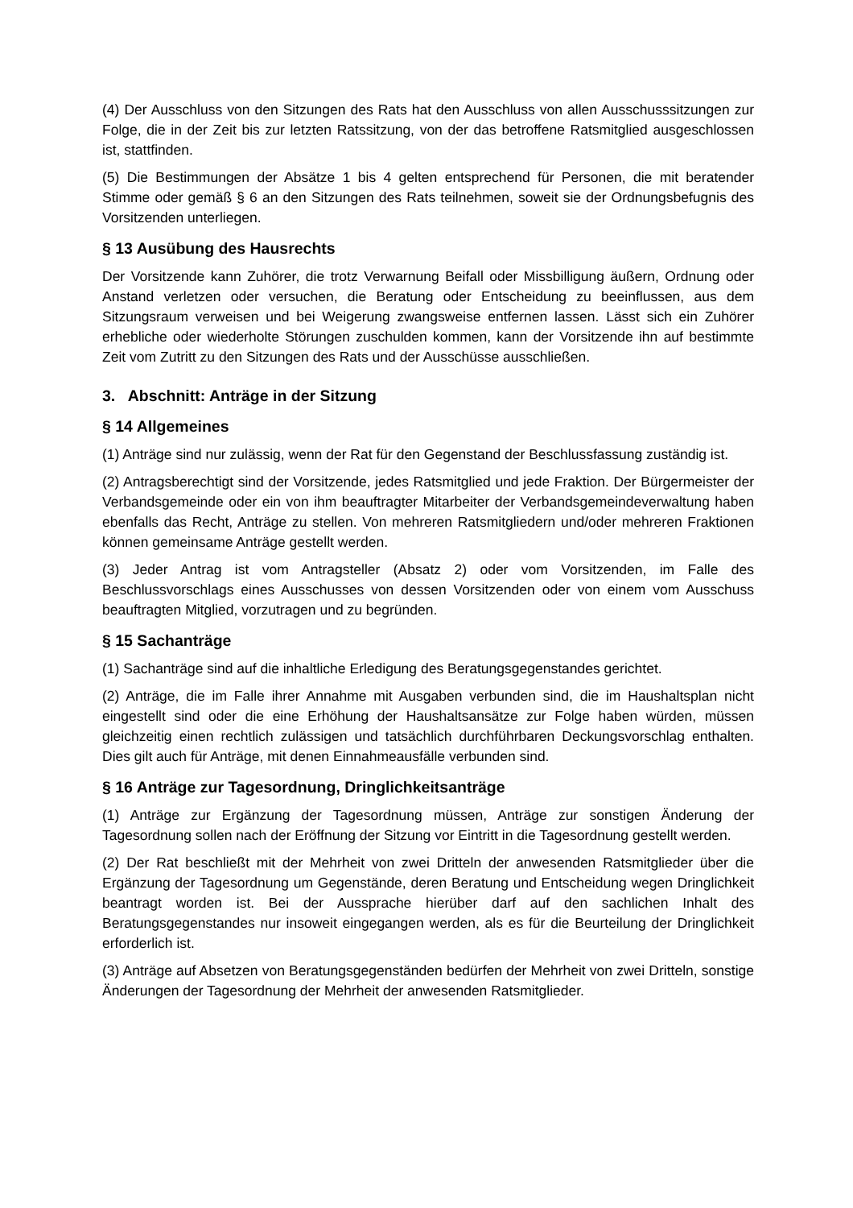(4) Der Ausschluss von den Sitzungen des Rats hat den Ausschluss von allen Ausschusssitzungen zur Folge, die in der Zeit bis zur letzten Ratssitzung, von der das betroffene Ratsmitglied ausgeschlossen ist, stattfinden.
(5) Die Bestimmungen der Absätze 1 bis 4 gelten entsprechend für Personen, die mit beratender Stimme oder gemäß § 6 an den Sitzungen des Rats teilnehmen, soweit sie der Ordnungsbefugnis des Vorsitzenden unterliegen.
§ 13 Ausübung des Hausrechts
Der Vorsitzende kann Zuhörer, die trotz Verwarnung Beifall oder Missbilligung äußern, Ordnung oder Anstand verletzen oder versuchen, die Beratung oder Entscheidung zu beeinflussen, aus dem Sitzungsraum verweisen und bei Weigerung zwangsweise entfernen lassen. Lässt sich ein Zuhörer erhebliche oder wiederholte Störungen zuschulden kommen, kann der Vorsitzende ihn auf bestimmte Zeit vom Zutritt zu den Sitzungen des Rats und der Ausschüsse ausschließen.
3. Abschnitt: Anträge in der Sitzung
§ 14 Allgemeines
(1) Anträge sind nur zulässig, wenn der Rat für den Gegenstand der Beschlussfassung zuständig ist.
(2) Antragsberechtigt sind der Vorsitzende, jedes Ratsmitglied und jede Fraktion. Der Bürgermeister der Verbandsgemeinde oder ein von ihm beauftragter Mitarbeiter der Verbandsgemeindeverwaltung haben ebenfalls das Recht, Anträge zu stellen. Von mehreren Ratsmitgliedern und/oder mehreren Fraktionen können gemeinsame Anträge gestellt werden.
(3) Jeder Antrag ist vom Antragsteller (Absatz 2) oder vom Vorsitzenden, im Falle des Beschlussvorschlags eines Ausschusses von dessen Vorsitzenden oder von einem vom Ausschuss beauftragten Mitglied, vorzutragen und zu begründen.
§ 15 Sachanträge
(1) Sachanträge sind auf die inhaltliche Erledigung des Beratungsgegenstandes gerichtet.
(2) Anträge, die im Falle ihrer Annahme mit Ausgaben verbunden sind, die im Haushaltsplan nicht eingestellt sind oder die eine Erhöhung der Haushaltsansätze zur Folge haben würden, müssen gleichzeitig einen rechtlich zulässigen und tatsächlich durchführbaren Deckungsvorschlag enthalten. Dies gilt auch für Anträge, mit denen Einnahmeausfälle verbunden sind.
§ 16 Anträge zur Tagesordnung, Dringlichkeitsanträge
(1) Anträge zur Ergänzung der Tagesordnung müssen, Anträge zur sonstigen Änderung der Tagesordnung sollen nach der Eröffnung der Sitzung vor Eintritt in die Tagesordnung gestellt werden.
(2) Der Rat beschließt mit der Mehrheit von zwei Dritteln der anwesenden Ratsmitglieder über die Ergänzung der Tagesordnung um Gegenstände, deren Beratung und Entscheidung wegen Dringlichkeit beantragt worden ist. Bei der Aussprache hierüber darf auf den sachlichen Inhalt des Beratungsgegenstandes nur insoweit eingegangen werden, als es für die Beurteilung der Dringlichkeit erforderlich ist.
(3) Anträge auf Absetzen von Beratungsgegenständen bedürfen der Mehrheit von zwei Dritteln, sonstige Änderungen der Tagesordnung der Mehrheit der anwesenden Ratsmitglieder.